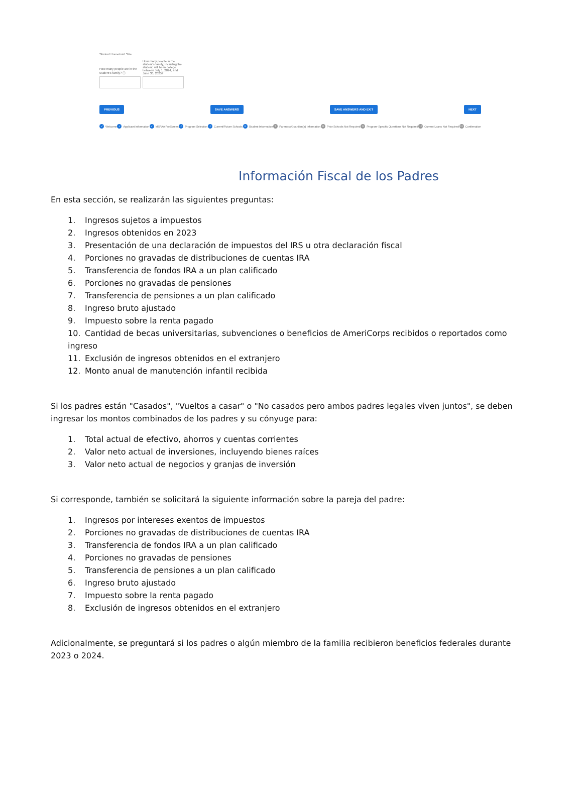Student Household Size
How many people are in the student's family? ⓘ
How many people in the student's family, including the student, will be in college between July 1, 2024, and June 30, 2025?
PREVIOUS SAVE ANSWERS SAVE ANSWERS AND EXIT NEXT
✓ Welcome ✓ Applicant Information ✓ MSFAA PreScreen ✓ Program Selection ✓ Current/Future Schools 6 Student Information 7 Parent(s)/Guardian(s) Information 8 Prior Schools Not Required 9 Program-Specific Questions Not Required 10 Current Loans Not Required 11 Confirmation
Información Fiscal de los Padres
En esta sección, se realizarán las siguientes preguntas:
1. Ingresos sujetos a impuestos
2. Ingresos obtenidos en 2023
3. Presentación de una declaración de impuestos del IRS u otra declaración fiscal
4. Porciones no gravadas de distribuciones de cuentas IRA
5. Transferencia de fondos IRA a un plan calificado
6. Porciones no gravadas de pensiones
7. Transferencia de pensiones a un plan calificado
8. Ingreso bruto ajustado
9. Impuesto sobre la renta pagado
10. Cantidad de becas universitarias, subvenciones o beneficios de AmeriCorps recibidos o reportados como ingreso
11. Exclusión de ingresos obtenidos en el extranjero
12. Monto anual de manutención infantil recibida
Si los padres están "Casados", "Vueltos a casar" o "No casados pero ambos padres legales viven juntos", se deben ingresar los montos combinados de los padres y su cónyuge para:
1. Total actual de efectivo, ahorros y cuentas corrientes
2. Valor neto actual de inversiones, incluyendo bienes raíces
3. Valor neto actual de negocios y granjas de inversión
Si corresponde, también se solicitará la siguiente información sobre la pareja del padre:
1. Ingresos por intereses exentos de impuestos
2. Porciones no gravadas de distribuciones de cuentas IRA
3. Transferencia de fondos IRA a un plan calificado
4. Porciones no gravadas de pensiones
5. Transferencia de pensiones a un plan calificado
6. Ingreso bruto ajustado
7. Impuesto sobre la renta pagado
8. Exclusión de ingresos obtenidos en el extranjero
Adicionalmente, se preguntará si los padres o algún miembro de la familia recibieron beneficios federales durante 2023 o 2024.